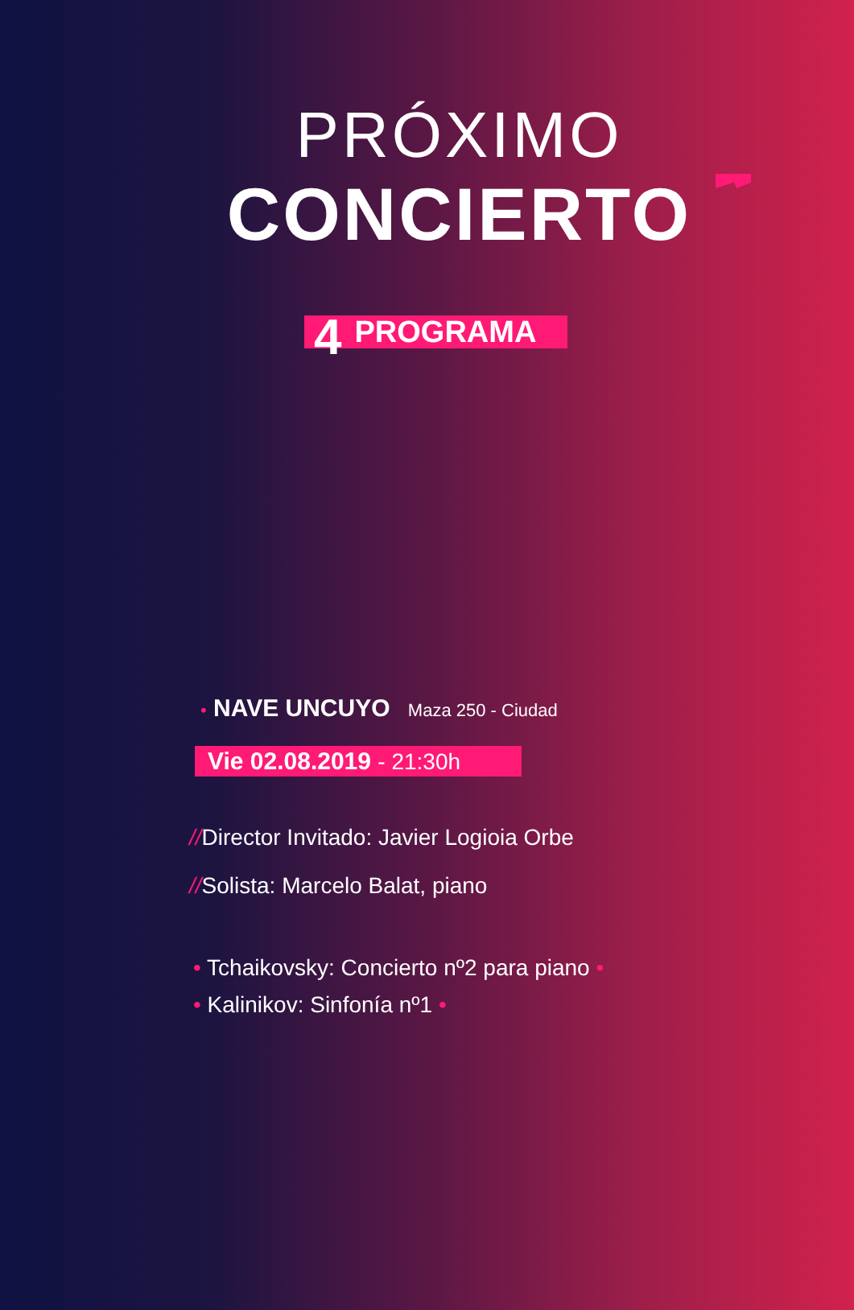PRÓXIMO
CONCIERTO
4 PROGRAMA
• NAVE UNCUYO Maza 250 - Ciudad
Vie 02.08.2019 - 21:30h
//Director Invitado: Javier Logioia Orbe
//Solista: Marcelo Balat, piano
• Tchaikovsky: Concierto nº2 para piano •
• Kalinikov: Sinfonía nº1 •